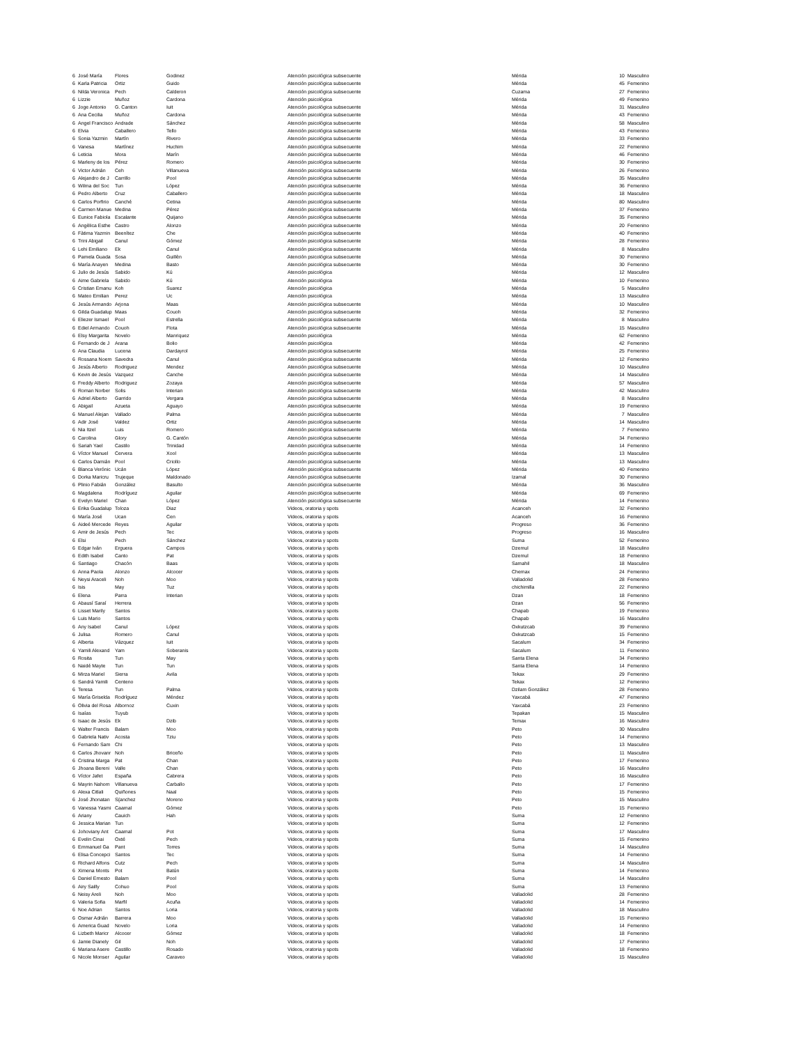| 6 | José María | Flores | Godinez | Atención psicológica subsecuente | Mérida | 10 | Masculino |
| 6 | Karla Patricia | Ortiz | Guido | Atención psicológica subsecuente | Mérida | 45 | Femenino |
| 6 | Nilda Veronica | Pech | Calderon | Atención psicológica subsecuente | Cuzama | 27 | Femenino |
| 6 | Lizzie | Muñoz | Cardona | Atención psicológica | Mérida | 49 | Femenino |
| 6 | Joge Antonio | G. Canton | Iuit | Atención psicológica subsecuente | Mérida | 31 | Masculino |
| 6 | Ana Cecilia | Muñoz | Cardona | Atención psicológica subsecuente | Mérida | 43 | Femenino |
| 6 | Angel Francisco | Andrade | Sánchez | Atención psicológica subsecuente | Mérida | 58 | Masculino |
| 6 | Elvia | Caballero | Tello | Atención psicológica subsecuente | Mérida | 43 | Femenino |
| 6 | Sonia Yazmin | Martìn | Rivero | Atención psicológica subsecuente | Mérida | 33 | Femenino |
| 6 | Vanesa | Martìnez | Huchim | Atención psicológica subsecuente | Mérida | 22 | Femenino |
| 6 | Leticia | Mora | Marín | Atención psicológica subsecuente | Mérida | 46 | Femenino |
| 6 | Marleny de los | Pérez | Romero | Atención psicológica subsecuente | Mérida | 30 | Femenino |
| 6 | Victor Adrián | Ceh | Villanueva | Atención psicológica subsecuente | Mérida | 26 | Femenino |
| 6 | Alejandro de J | Carrillo | Pool | Atención psicológica subsecuente | Mérida | 35 | Masculino |
| 6 | Wilma del Soc | Tun | López | Atención psicológica subsecuente | Mérida | 36 | Femenino |
| 6 | Pedro Alberto | Cruz | Caballero | Atención psicológica subsecuente | Mérida | 18 | Masculino |
| 6 | Carlos Porfirio | Canché | Cetina | Atención psicológica subsecuente | Mérida | 80 | Masculino |
| 6 | Carmen Manue | Medina | Pérez | Atención psicológica subsecuente | Mérida | 37 | Femenino |
| 6 | Eunice Fabiola | Escalante | Quijano | Atención psicológica subsecuente | Mérida | 35 | Femenino |
| 6 | Angèlica Esthe | Castro | Alonzo | Atención psicológica subsecuente | Mérida | 20 | Femenino |
| 6 | Fàtima Yazmin | Beenítez | Che | Atención psicológica subsecuente | Mérida | 40 | Femenino |
| 6 | Trini Abigail | Canul | Gómez | Atención psicológica subsecuente | Mérida | 28 | Femenino |
| 6 | Lehi Emiliano | Ek | Canul | Atención psicológica subsecuente | Mérida | 8 | Masculino |
| 6 | Pamela Guada | Sosa | Guillèn | Atención psicológica subsecuente | Mérida | 30 | Femenino |
| 6 | María Anayen | Medina | Basto | Atención psicológica subsecuente | Mérida | 30 | Femenino |
| 6 | Julio de Jesús | Sabido | Kú | Atención psicológica | Mérida | 12 | Masculino |
| 6 | Aime Gabriela | Sabido | Kú | Atención psicológica | Mérida | 10 | Femenino |
| 6 | Cristian Emanu | Koh | Suarez | Atención psicológica | Mérida | 5 | Masculino |
| 6 | Mateo Emilian | Perez | Uc | Atención psicológica | Mérida | 13 | Masculino |
| 6 | Jesús Armando | Arjona | Maas | Atención psicológica subsecuente | Mérida | 10 | Masculino |
| 6 | Gilda Guadalup | Maas | Couoh | Atención psicológica subsecuente | Mérida | 32 | Femenino |
| 6 | Eliezer Ismael | Pool | Estrella | Atención psicológica subsecuente | Mérida | 8 | Masculino |
| 6 | Ediel Armando | Couoh | Flota | Atención psicológica subsecuente | Mérida | 15 | Masculino |
| 6 | Elsy Margarita | Novelo | Manriquez | Atención psicológica | Mérida | 62 | Femenino |
| 6 | Fernando de J | Arana | Bolio | Atención psicológica | Mérida | 42 | Femenino |
| 6 | Ana Claudia | Lucena | Dardayrol | Atención psicológica subsecuente | Mérida | 25 | Femenino |
| 6 | Rossana Noem | Savedra | Canul | Atención psicológica subsecuente | Mérida | 12 | Femenino |
| 6 | Jesús Alberto | Rodriguez | Mendez | Atención psicológica subsecuente | Mérida | 10 | Masculino |
| 6 | Kevin de Jesús | Vazquez | Canche | Atención psicológica subsecuente | Mérida | 14 | Masculino |
| 6 | Freddy Alberto | Rodriguez | Zozaya | Atención psicológica subsecuente | Mérida | 57 | Masculino |
| 6 | Roman Norber | Solis | Interian | Atención psicológica subsecuente | Mérida | 42 | Masculino |
| 6 | Adriel Alberto | Garrido | Vergara | Atención psicológica subsecuente | Mérida | 8 | Masculino |
| 6 | Abigail | Azueta | Aguayo | Atención psicológica subsecuente | Mérida | 19 | Femenino |
| 6 | Manuel Alejan | Vallado | Palma | Atención psicológica subsecuente | Mérida | 7 | Masculino |
| 6 | Adir José | Valdez | Ortiz | Atención psicológica subsecuente | Mérida | 14 | Masculino |
| 6 | Nia Itzel | Luis | Romero | Atención psicológica subsecuente | Mérida | 7 | Femenino |
| 6 | Carolina | Glory | G. Cantón | Atención psicológica subsecuente | Mérida | 34 | Femenino |
| 6 | Sariah Yael | Castilo | Trinidad | Atención psicológica subsecuente | Mérida | 14 | Femenino |
| 6 | Víctor Manuel | Cervera | Xool | Atención psicológica subsecuente | Mérida | 13 | Masculino |
| 6 | Carlos Damián | Pool | Criollo | Atención psicológica subsecuente | Mérida | 13 | Masculino |
| 6 | Blanca Verónic | Ucán | López | Atención psicológica subsecuente | Mérida | 40 | Femenino |
| 6 | Dorka Maricru | Trujeque | Maldonado | Atención psicológica subsecuente | Izamal | 30 | Femenino |
| 6 | Plinio Fabián | González | Basulto | Atención psicológica subsecuente | Mérida | 36 | Masculino |
| 6 | Magdalena | Rodríguez | Aguilar | Atención psicológica subsecuente | Mérida | 69 | Femenino |
| 6 | Evelyn Mariel | Chan | López | Atención psicológica subsecuente | Mérida | 14 | Femenino |
| 6 | Erika Guadalup | Toloza | Diaz | Videos, oratoria y spots | Acanceh | 32 | Femenino |
| 6 | María José | Ucan | Cen | Videos, oratoria y spots | Acanceh | 16 | Femenino |
| 6 | Aideé Mercede | Reyes | Aguilar | Videos, oratoria y spots | Progreso | 36 | Femenino |
| 6 | Amir de Jesús | Pech | Tec | Videos, oratoria y spots | Progreso | 16 | Masculino |
| 6 | Elsi | Pech | Sánchez | Videos, oratoria y spots | Suma | 52 | Femenino |
| 6 | Edgar Iván | Erguera | Campos | Videos, oratoria y spots | Dzemul | 18 | Masculino |
| 6 | Edith Isabel | Canto | Pat | Videos, oratoria y spots | Dzemul | 18 | Femenino |
| 6 | Santiago | Chacón | Baas | Videos, oratoria y spots | Samahil | 18 | Masculino |
| 6 | Anna Paola | Alonzo | Alcocer | Videos, oratoria y spots | Chemax | 24 | Femenino |
| 6 | Neysi Araceli | Noh | Moo | Videos, oratoria y spots | Valladolid | 28 | Femenino |
| 6 | Isis | May | Tuz | Videos, oratoria y spots | chichimilla | 22 | Femenino |
| 6 | Elena | Parra | Interian | Videos, oratoria y spots | Dzan | 18 | Femenino |
| 6 | Abausí Saraí | Herrera | | Videos, oratoria y spots | Dzan | 56 | Femenino |
| 6 | Lisset Marily | Santos | | Videos, oratoria y spots | Chapab | 19 | Femenino |
| 6 | Luis Mario | Santos | | Videos, oratoria y spots | Chapab | 16 | Masculino |
| 6 | Any Isabel | Canul | López | Videos, oratoria y spots | Oxkutzcab | 39 | Femenino |
| 6 | Julisa | Romero | Canul | Videos, oratoria y spots | Oxkutzcab | 15 | Femenino |
| 6 | Alberta | Vázquez | Iuit | Videos, oratoria y spots | Sacalum | 34 | Femenino |
| 6 | Yamili Alexand | Yam | Soberanis | Videos, oratoria y spots | Sacalum | 11 | Femenino |
| 6 | Rosita | Tun | May | Videos, oratoria y spots | Santa Elena | 34 | Femenino |
| 6 | Naidé Mayte | Tun | Tun | Videos, oratoria y spots | Santa Elena | 14 | Femenino |
| 6 | Mirza Mariel | Sierra | Avila | Videos, oratoria y spots | Tekax | 29 | Femenino |
| 6 | Sandrá Yamili | Centeno | | Videos, oratoria y spots | Tekax | 12 | Femenino |
| 6 | Teresa | Tun | Palma | Videos, oratoria y spots | Dzilam González | 28 | Femenino |
| 6 | María Griselda | Rodríguez | Méndez | Videos, oratoria y spots | Yaxcabá | 47 | Femenino |
| 6 | Olivia del Rosa | Albornoz | Cuxin | Videos, oratoria y spots | Yaxcabá | 23 | Femenino |
| 6 | Isaías | Tuyub | | Videos, oratoria y spots | Tepakan | 15 | Masculino |
| 6 | Isaac de Jesús | Ek | Dzib | Videos, oratoria y spots | Temax | 16 | Masculino |
| 6 | Walter Francis | Balam | Moo | Videos, oratoria y spots | Peto | 30 | Masculino |
| 6 | Gabriela Nativ | Acosta | Tziu | Videos, oratoria y spots | Peto | 14 | Femenino |
| 6 | Fernando Sam | Chi | | Videos, oratoria y spots | Peto | 13 | Masculino |
| 6 | Carlos Jhovanr | Noh | Briceño | Videos, oratoria y spots | Peto | 11 | Masculino |
| 6 | Cristina Marga | Pat | Chan | Videos, oratoria y spots | Peto | 17 | Femenino |
| 6 | Jhoana Bereni | Valle | Chan | Videos, oratoria y spots | Peto | 16 | Masculino |
| 6 | Víctor Jafet | España | Cabrera | Videos, oratoria y spots | Peto | 16 | Masculino |
| 6 | Mayrin Nahom | Villanueva | Carballo | Videos, oratoria y spots | Peto | 17 | Femenino |
| 6 | Alexa Citlali | Quiñones | Naal | Videos, oratoria y spots | Peto | 15 | Femenino |
| 6 | José Jhonatan | S{anchez | Moreno | Videos, oratoria y spots | Peto | 15 | Masculino |
| 6 | Vanessa Yasmi | Caamal | Gómez | Videos, oratoria y spots | Peto | 15 | Femenino |
| 6 | Ariany | Cauich | Hah | Videos, oratoria y spots | Suma | 12 | Femenino |
| 6 | Jessica Marian | Tun | | Videos, oratoria y spots | Suma | 12 | Femenino |
| 6 | Johoviany Ant | Caamal | Pot | Videos, oratoria y spots | Suma | 17 | Masculino |
| 6 | Evelin Cinai | Oxté | Pech | Videos, oratoria y spots | Suma | 15 | Femenino |
| 6 | Emmanuel Ga | Pant | Torres | Videos, oratoria y spots | Suma | 14 | Masculino |
| 6 | Elisa Concepci | Santos | Tec | Videos, oratoria y spots | Suma | 14 | Femenino |
| 6 | Richard Alfons | Cutz | Pech | Videos, oratoria y spots | Suma | 14 | Masculino |
| 6 | Ximena Monts | Pot | Batún | Videos, oratoria y spots | Suma | 14 | Femenino |
| 6 | Daniel Ernesto | Balam | Pool | Videos, oratoria y spots | Suma | 14 | Masculino |
| 6 | Airy Sailly | Cohuo | Pool | Videos, oratoria y spots | Suma | 13 | Femenino |
| 6 | Neisy Areli | Noh | Moo | Videos, oratoria y spots | Valladolid | 28 | Femenino |
| 6 | Valeria Sofia | Marfil | Acuña | Videos, oratoria y spots | Valladolid | 14 | Femenino |
| 6 | Noe Adrian | Santos | Loria | Videos, oratoria y spots | Valladolid | 18 | Masculino |
| 6 | Osmar Adrián | Barrera | Moo | Videos, oratoria y spots | Valladolid | 15 | Femenino |
| 6 | America Guad | Novelo | Loria | Videos, oratoria y spots | Valladolid | 14 | Femenino |
| 6 | Lizbeth Maricr | Alcocer | Gómez | Videos, oratoria y spots | Valladolid | 18 | Femenino |
| 6 | Jamie Dianely | Gil | Noh | Videos, oratoria y spots | Valladolid | 17 | Femenino |
| 6 | Mariana Asere | Castillo | Rosado | Videos, oratoria y spots | Valladolid | 18 | Femenino |
| 6 | Nicole Monser | Aguilar | Caraveo | Videos, oratoria y spots | Valladolid | 15 | Masculino |